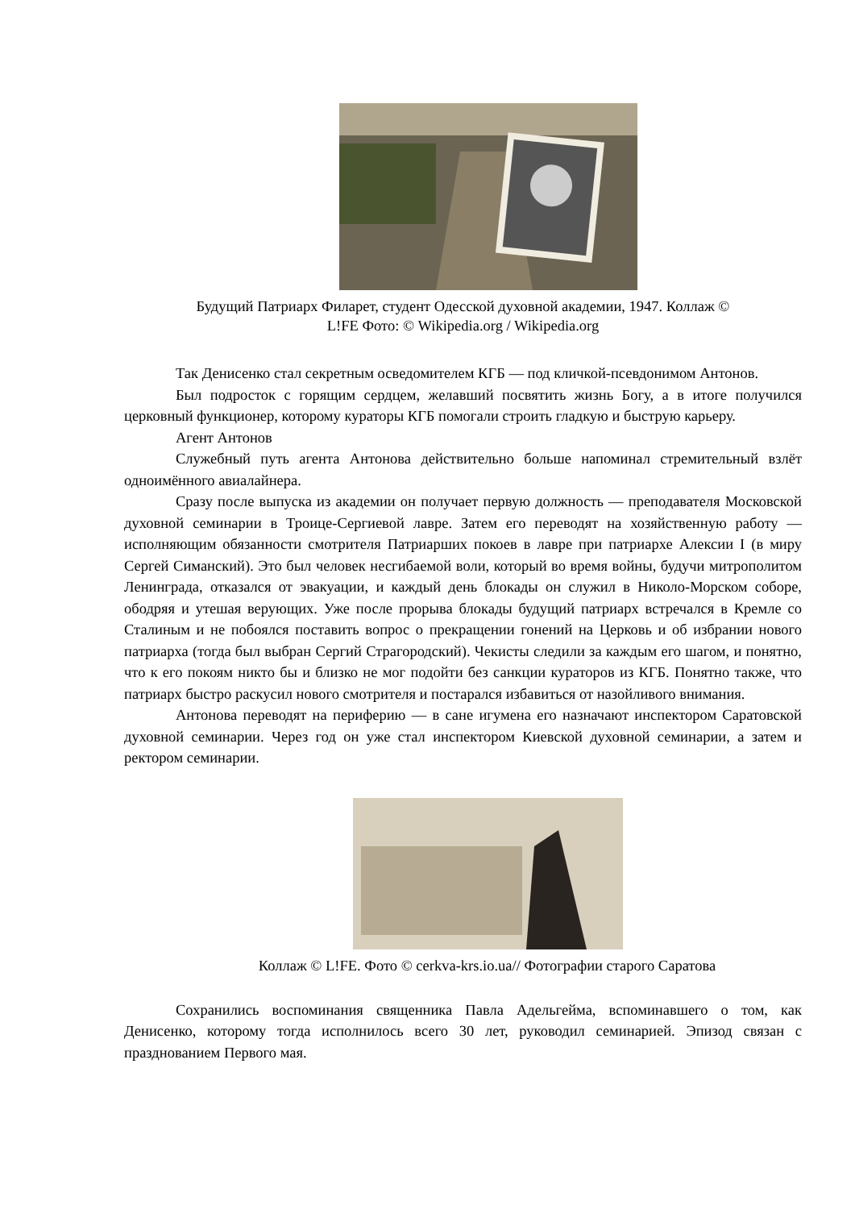Будущий Патриарх Филарет, студент Одесской духовной академии, 1947. Коллаж ©
L!FE Фото: © Wikipedia.org / Wikipedia.org
Так Денисенко стал секретным осведомителем КГБ — под кличкой-псевдонимом Антонов.
Был подросток с горящим сердцем, желавший посвятить жизнь Богу, а в итоге получился церковный функционер, которому кураторы КГБ помогали строить гладкую и быструю карьеру.
Агент Антонов
Служебный путь агента Антонова действительно больше напоминал стремительный взлёт одноимённого авиалайнера.
Сразу после выпуска из академии он получает первую должность — преподавателя Московской духовной семинарии в Троице-Сергиевой лавре. Затем его переводят на хозяйственную работу — исполняющим обязанности смотрителя Патриарших покоев в лавре при патриархе Алексии I (в миру Сергей Симанский). Это был человек несгибаемой воли, который во время войны, будучи митрополитом Ленинграда, отказался от эвакуации, и каждый день блокады он служил в Николо-Морском соборе, ободряя и утешая верующих. Уже после прорыва блокады будущий патриарх встречался в Кремле со Сталиным и не побоялся поставить вопрос о прекращении гонений на Церковь и об избрании нового патриарха (тогда был выбран Сергий Страгородский). Чекисты следили за каждым его шагом, и понятно, что к его покоям никто бы и близко не мог подойти без санкции кураторов из КГБ. Понятно также, что патриарх быстро раскусил нового смотрителя и постарался избавиться от назойливого внимания.
Антонова переводят на периферию — в сане игумена его назначают инспектором Саратовской духовной семинарии. Через год он уже стал инспектором Киевской духовной семинарии, а затем и ректором семинарии.
Коллаж © L!FE. Фото © cerkva-krs.io.ua// Фотографии старого Саратова
Сохранились воспоминания священника Павла Адельгейма, вспоминавшего о том, как Денисенко, которому тогда исполнилось всего 30 лет, руководил семинарией. Эпизод связан с празднованием Первого мая.